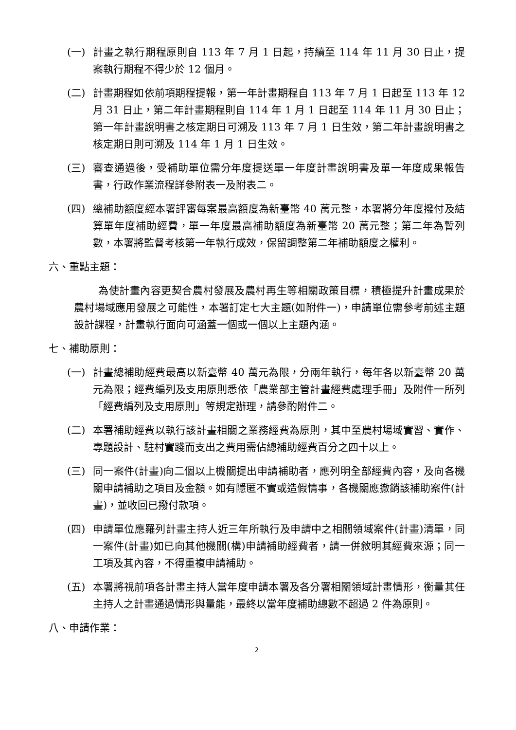(一) 計畫之執行期程原則自 113 年 7 月 1 日起，持續至 114 年 11 月 30 日止，提案執行期程不得少於 12 個月。
(二) 計畫期程如依前項期程提報，第一年計畫期程自 113 年 7 月 1 日起至 113 年 12 月 31 日止，第二年計畫期程則自 114 年 1 月 1 日起至 114 年 11 月 30 日止；第一年計畫說明書之核定期日可溯及 113 年 7 月 1 日生效，第二年計畫說明書之核定期日則可溯及 114 年 1 月 1 日生效。
(三) 審查通過後，受補助單位需分年度提送單一年度計畫說明書及單一年度成果報告書，行政作業流程詳參附表一及附表二。
(四) 總補助額度經本署評審每案最高額度為新臺幣 40 萬元整，本署將分年度撥付及結算單年度補助經費，單一年度最高補助額度為新臺幣 20 萬元整；第二年為暫列數，本署將監督考核第一年執行成效，保留調整第二年補助額度之權利。
六、重點主題：
為使計畫內容更契合農村發展及農村再生等相關政策目標，積極提升計畫成果於農村場域應用發展之可能性，本署訂定七大主題(如附件一)，申請單位需參考前述主題設計課程，計畫執行面向可涵蓋一個或一個以上主題內涵。
七、補助原則：
(一) 計畫總補助經費最高以新臺幣 40 萬元為限，分兩年執行，每年各以新臺幣 20 萬元為限；經費編列及支用原則悉依「農業部主管計畫經費處理手冊」及附件一所列「經費編列及支用原則」等規定辦理，請參酌附件二。
(二) 本署補助經費以執行該計畫相關之業務經費為原則，其中至農村場域實習、實作、專題設計、駐村實踐而支出之費用需佔總補助經費百分之四十以上。
(三) 同一案件(計畫)向二個以上機關提出申請補助者，應列明全部經費內容，及向各機關申請補助之項目及金額。如有隱匿不實或造假情事，各機關應撤銷該補助案件(計畫)，並收回已撥付款項。
(四) 申請單位應羅列計畫主持人近三年所執行及申請中之相關領域案件(計畫)清單，同一案件(計畫)如已向其他機關(構)申請補助經費者，請一併敘明其經費來源；同一工項及其內容，不得重複申請補助。
(五) 本署將視前項各計畫主持人當年度申請本署及各分署相關領域計畫情形，衡量其任主持人之計畫通過情形與量能，最終以當年度補助總數不超過 2 件為原則。
八、申請作業：
2